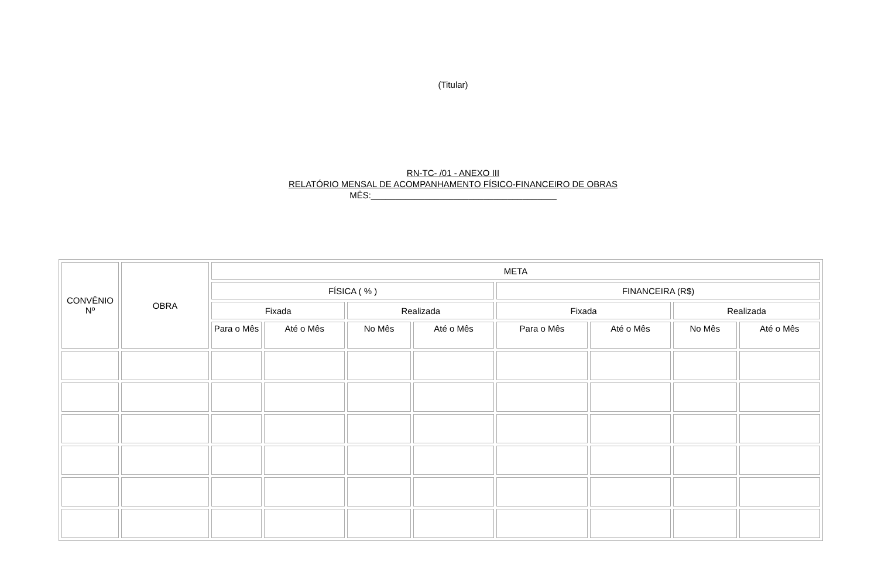(Titular)
RN-TC- /01 - ANEXO III
RELATÓRIO MENSAL DE ACOMPANHAMENTO FÍSICO-FINANCEIRO DE OBRAS
MÊS:______________________________________
| CONVÊNIO Nº | OBRA | META | | | | | | | |
| --- | --- | --- | --- | --- | --- | --- | --- | --- | --- |
| | | FÍSICA ( % ) | | | | FINANCEIRA (R$) | | | |
| | | Fixada | | Realizada | | Fixada | | Realizada | |
| | | Para o Mês | Até o Mês | No Mês | Até o Mês | Para o Mês | Até o Mês | No Mês | Até o Mês |